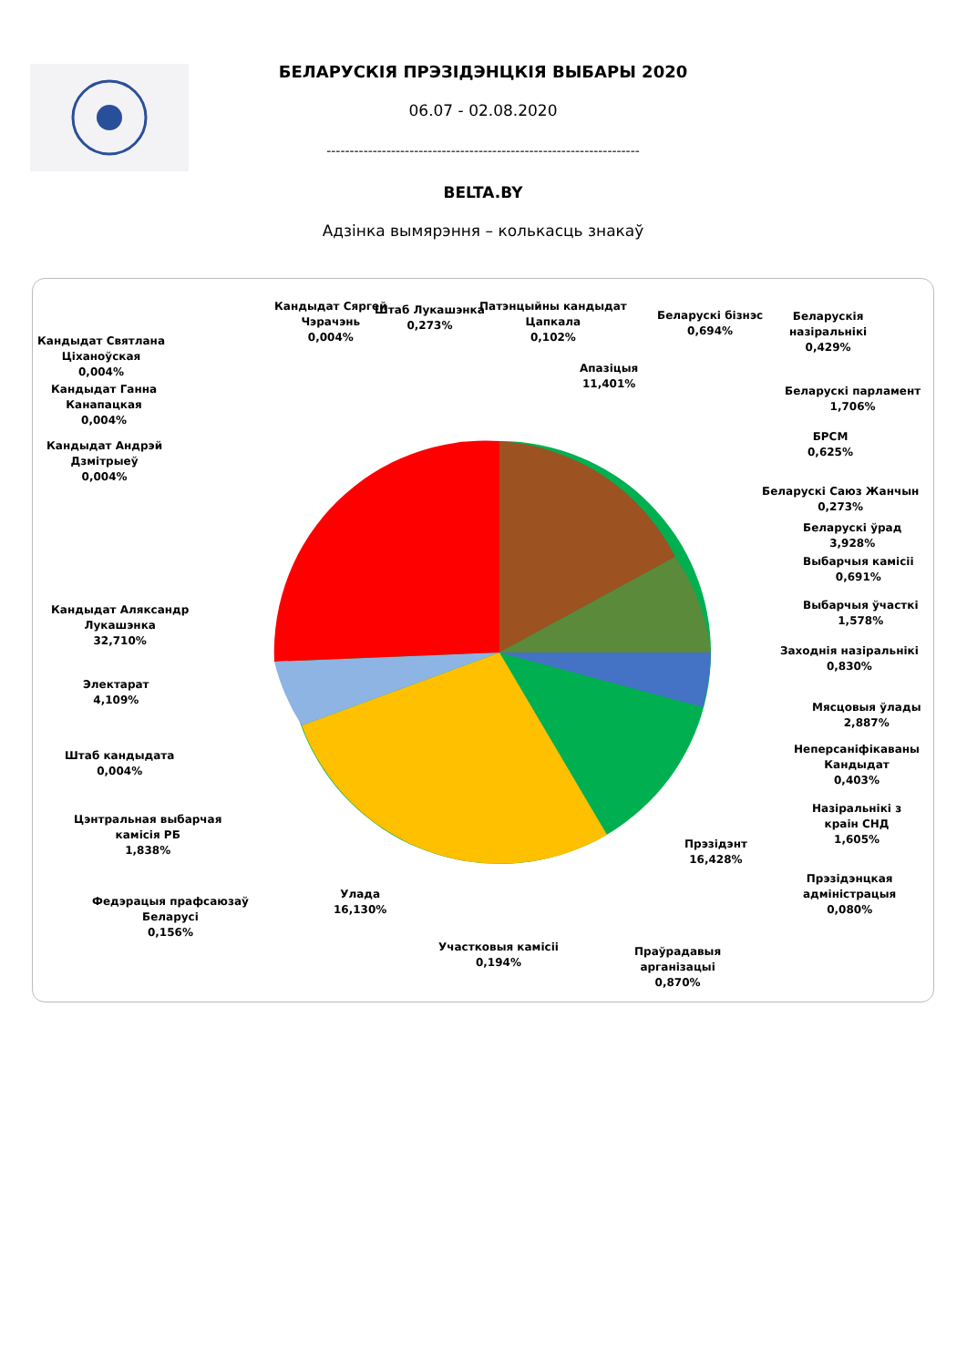БЕЛАРУСКІЯ ПРЭЗІДЭНЦКІЯ ВЫБАРЫ 2020
06.07 - 02.08.2020
--------------------------------------------------------------------
BELTA.BY
Адзінка вымярэння – колькасць знакаў
Кандыдат Святлана
Ціханоўская
0,004%
Кандыдат Ганна
Канапацкая
0,004%
Кандыдат Андрэй
Дзмітрыеў
0,004%
Кандыдат Сяргей
Чэрачэнь
0,004%
Штаб Лукашэнка
0,273%
Патэнцыйны кандыдат
Цапкала
0,102%
Апазіцыя
11,401%
Беларускі бізнэс
0,694%
Беларускія
назіральнікі
0,429%
Беларускі парламент
1,706%
БРСМ
0,625%
Беларускі Саюз Жанчын
0,273%
Беларускі ўрад
3,928%
Выбарчыя камісіі
0,691%
Выбарчыя ўчасткі
1,578%
Заходнія назіральнікі
0,830%
Мясцовыя ўлады
2,887%
Неперсаніфікаваны
Кандыдат
0,403%
Назіральнікі з
краін СНД
1,605%
Прэзідэнцкая
адміністрацыя
0,080%
Прэзідэнт
16,428%
Праўрадавыя
арганізацыі
0,870%
Участковыя камісіі
0,194%
Улада
16,130%
Федэрацыя прафсаюзаў
Беларусі
0,156%
Цэнтральная выбарчая
камісія РБ
1,838%
Штаб кандыдата
0,004%
Электарат
4,109%
Кандыдат Аляксандр
Лукашэнка
32,710%